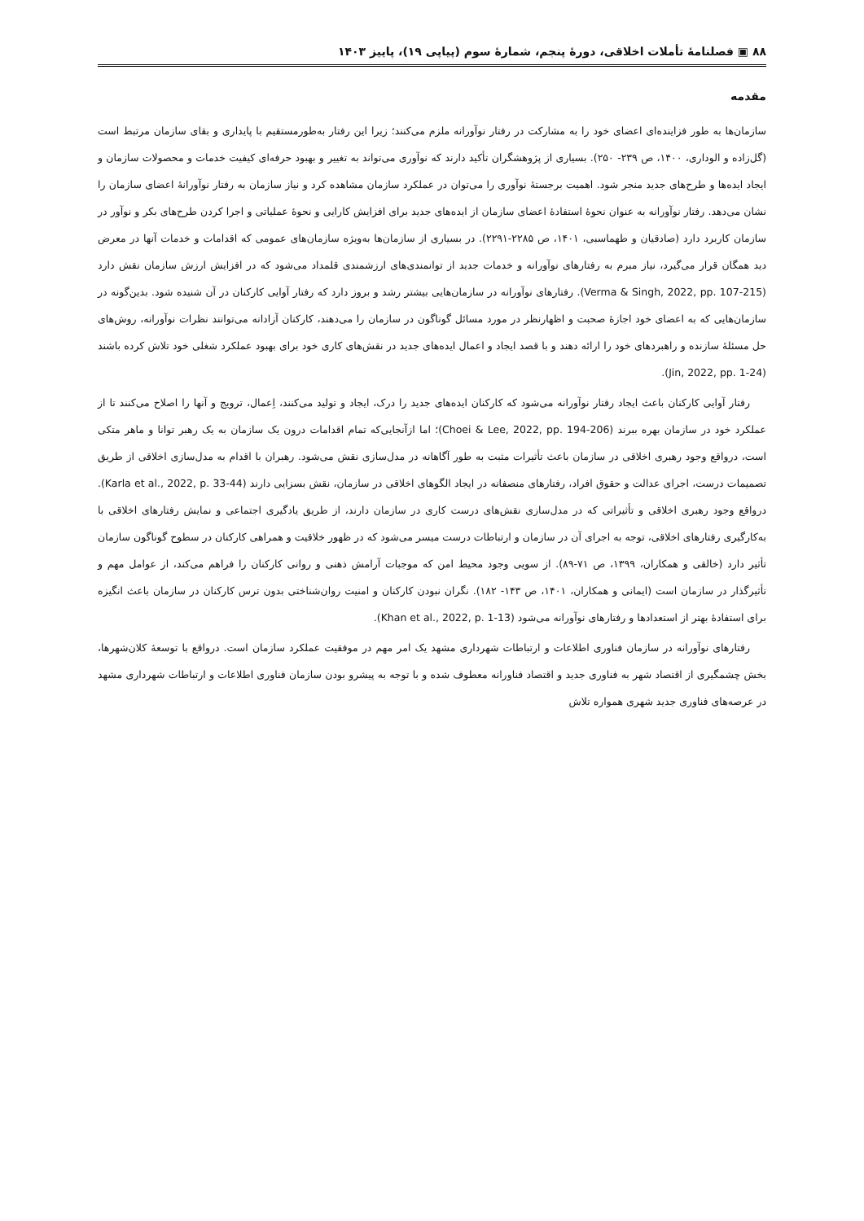۸۸ ▣ فصلنامۀ تأملات اخلاقی، دورۀ پنجم، شمارۀ سوم (پیاپی ۱۹)، پاییز ۱۴۰۳
مقدمه
سازمان‌ها به طور فزاینده‌ای اعضای خود را به مشارکت در رفتار نوآورانه ملزم می‌کنند؛ زیرا این رفتار به‌طورمستقیم با پایداری و بقای سازمان مرتبط است (گل‌زاده و الوداری، ۱۴۰۰، ص ۲۳۹- ۲۵۰). بسیاری از پژوهشگران تأکید دارند که نوآوری می‌تواند به تغییر و بهبود حرفه‌ای کیفیت خدمات و محصولات سازمان و ایجاد ایده‌ها و طرح‌های جدید منجر شود. اهمیت برجستۀ نوآوری را می‌توان در عملکرد سازمان مشاهده کرد و نیاز سازمان به رفتار نوآورانۀ اعضای سازمان را نشان می‌دهد. رفتار نوآورانه به عنوان نحوۀ استفادۀ اعضای سازمان از ایده‌های جدید برای افزایش کارایی و نحوۀ عملیاتی و اجرا کردن طرح‌های بکر و نوآور در سازمان کاربرد دارد (صادقیان و طهماسبی، ۱۴۰۱، ص ۲۲۸۵-۲۲۹۱). در بسیاری از سازمان‌ها به‌ویژه سازمان‌های عمومی که اقدامات و خدمات آنها در معرض دید همگان قرار می‌گیرد، نیاز مبرم به رفتارهای نوآورانه و خدمات جدید از توانمندی‌های ارزشمندی قلمداد می‌شود که در افزایش ارزش سازمان نقش دارد (Verma & Singh, 2022, pp. 107-215). رفتارهای نوآورانه در سازمان‌هایی بیشتر رشد و بروز دارد که رفتار آوایی کارکنان در آن شنیده شود. بدین‌گونه در سازمان‌هایی که به اعضای خود اجازۀ صحبت و اظهارنظر در مورد مسائل گوناگون در سازمان را می‌دهند، کارکنان آزادانه می‌توانند نظرات نوآورانه، روش‌های حل مسئلۀ سازنده و راهبردهای خود را ارائه دهند و با قصد ایجاد و اعمال ایده‌های جدید در نقش‌های کاری خود برای بهبود عملکرد شغلی خود تلاش کرده باشند (Jin, 2022, pp. 1-24).
رفتار آوایی کارکنان باعث ایجاد رفتار نوآورانه می‌شود که کارکنان ایده‌های جدید را درک، ایجاد و تولید می‌کنند، اِعمال، ترویج و آنها را اصلاح می‌کنند تا از عملکرد خود در سازمان بهره ببرند (Choei & Lee, 2022, pp. 194-206)؛ اما ازآنجایی‌که تمام اقدامات درون یک سازمان به یک رهبر توانا و ماهر متکی است، درواقع وجود رهبری اخلاقی در سازمان باعث تأثیرات مثبت به طور آگاهانه در مدل‌سازی نقش می‌شود. رهبران با اقدام به مدل‌سازی اخلاقی از طریق تصمیمات درست، اجرای عدالت و حقوق افراد، رفتارهای منصفانه در ایجاد الگوهای اخلاقی در سازمان، نقش بسزایی دارند (Karla et al., 2022, p. 33-44). درواقع وجود رهبری اخلاقی و تأثیراتی که در مدل‌سازی نقش‌های درست کاری در سازمان دارند، از طریق یادگیری اجتماعی و نمایش رفتارهای اخلاقی با به‌کارگیری رفتارهای اخلاقی، توجه به اجرای آن در سازمان و ارتباطات درست میسر می‌شود که در ظهور خلاقیت و همراهی کارکنان در سطوح گوناگون سازمان تأثیر دارد (خالقی و همکاران، ۱۳۹۹، ص ۷۱-۸۹). از سویی وجود محیط امن که موجبات آرامش ذهنی و روانی کارکنان را فراهم می‌کند، از عوامل مهم و تأثیرگذار در سازمان است (ایمانی و همکاران، ۱۴۰۱، ص ۱۴۳- ۱۸۲). نگران نبودن کارکنان و امنیت روان‌شناختی بدون ترس کارکنان در سازمان باعث انگیزه برای استفادۀ بهتر از استعدادها و رفتارهای نوآورانه می‌شود (Khan et al., 2022, p. 1-13).
رفتارهای نوآورانه در سازمان فناوری اطلاعات و ارتباطات شهرداری مشهد یک امر مهم در موفقیت عملکرد سازمان است. درواقع با توسعۀ کلان‌شهرها، بخش چشمگیری از اقتصاد شهر به فناوری جدید و اقتصاد فناورانه معطوف شده و با توجه به پیشرو بودن سازمان فناوری اطلاعات و ارتباطات شهرداری مشهد در عرصه‌های فناوری جدید شهری همواره تلاش